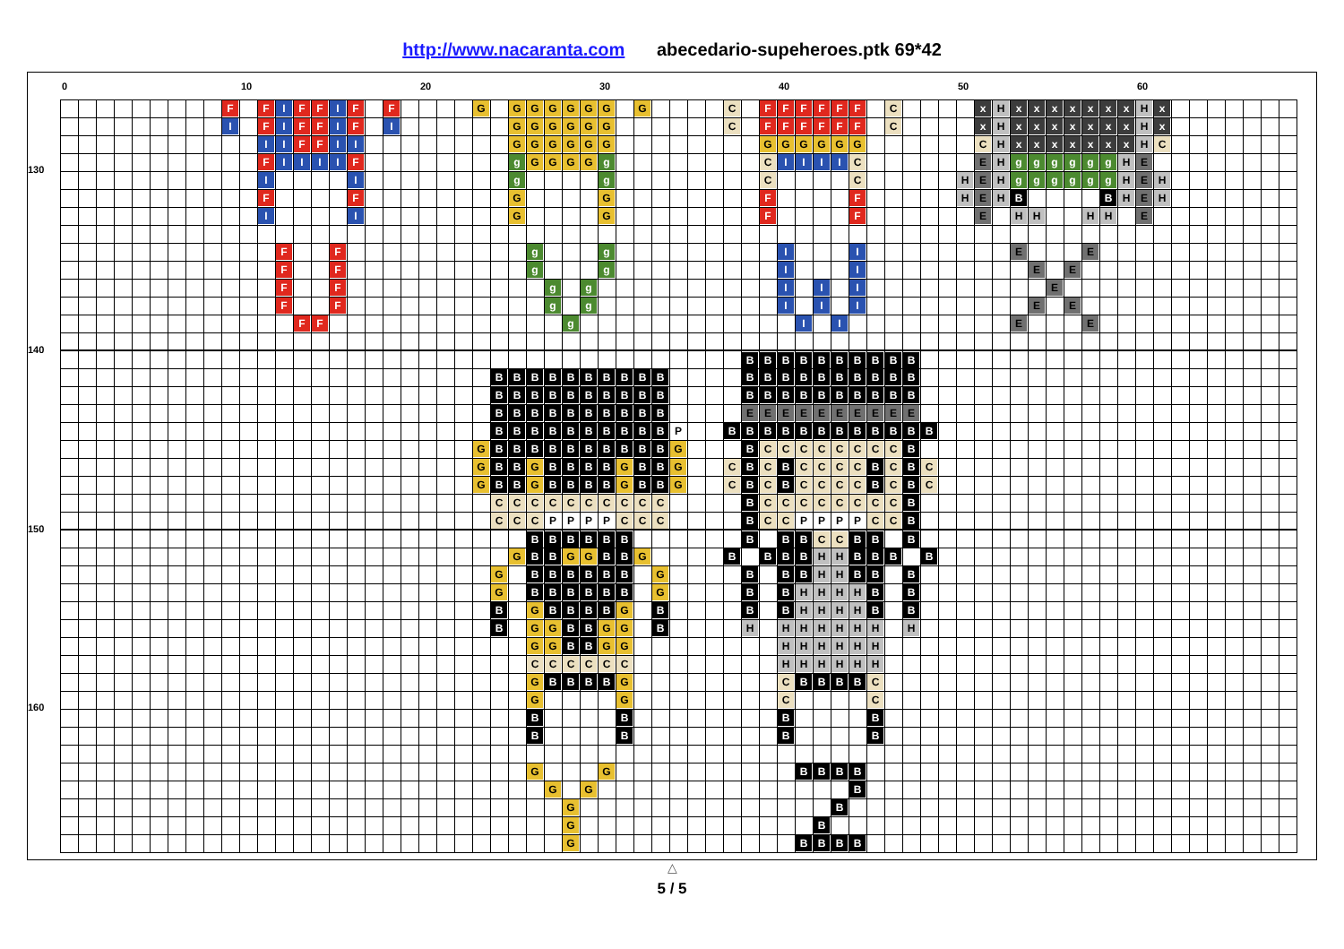http://www.nacaranta.com abecedario-supeheroes.ptk 69*42
0 10 20 30 40 50 60
F F I F F I F F GGGGGGGG C FFFFFF C x H xxxxxxx H x
I F I F F I F I GGGGGG C FFFFFF C x H xxxxxxx H x
I I F F I I GGGGGG GGGGGG C H xxxxxxx H C
F IIII F g GGGG g C IIII C E H gggggg H E
130
I I g g CC H E H gggggg H E H
F F G G F F H E H BB H E H
I I G G F F E HHHH E
F F g g I I E E
F F g g I I E E
F F g g I I I E
F F g g I I I E E
F F g I I E E
140
BBBBBBBBBB
BBBBBBBBBB BBBBBBBBBB
BBBBBBBBBB BBBBBBBBBB
BBBBBBBBBB EEEEEEEEEE
BBBBBBBBBB P BBBBBBBBBBBB
G BBBBBBBBBB G B CCCCCCCC B
G BB G BBBB G BB G C B C B CCCC B C B C
G BB G BBBB G BB G C B C B CCCC B C B C
CCCCCCCCCC B CCCCCCCC B
CCC PPPP CCC B CC PPPP CC B
150
BBBBBB BBB CC BBB
G BB G G BB G BBBB H H BBBB
G BBBBBB G BBB H H BBB
G BBBBBB G BB HHHH BB
B G BBBB G B BB HHHH BB
B G G BB G G B HHHHHHHH
G G BB G G HHHHHH
CCCCCC HHHHHH
G BBBB G C BBBB C
G G CC
160
BBBB
BBBB
G G BBBB
G G B
G B
G B
G BBBB
△
5 / 5